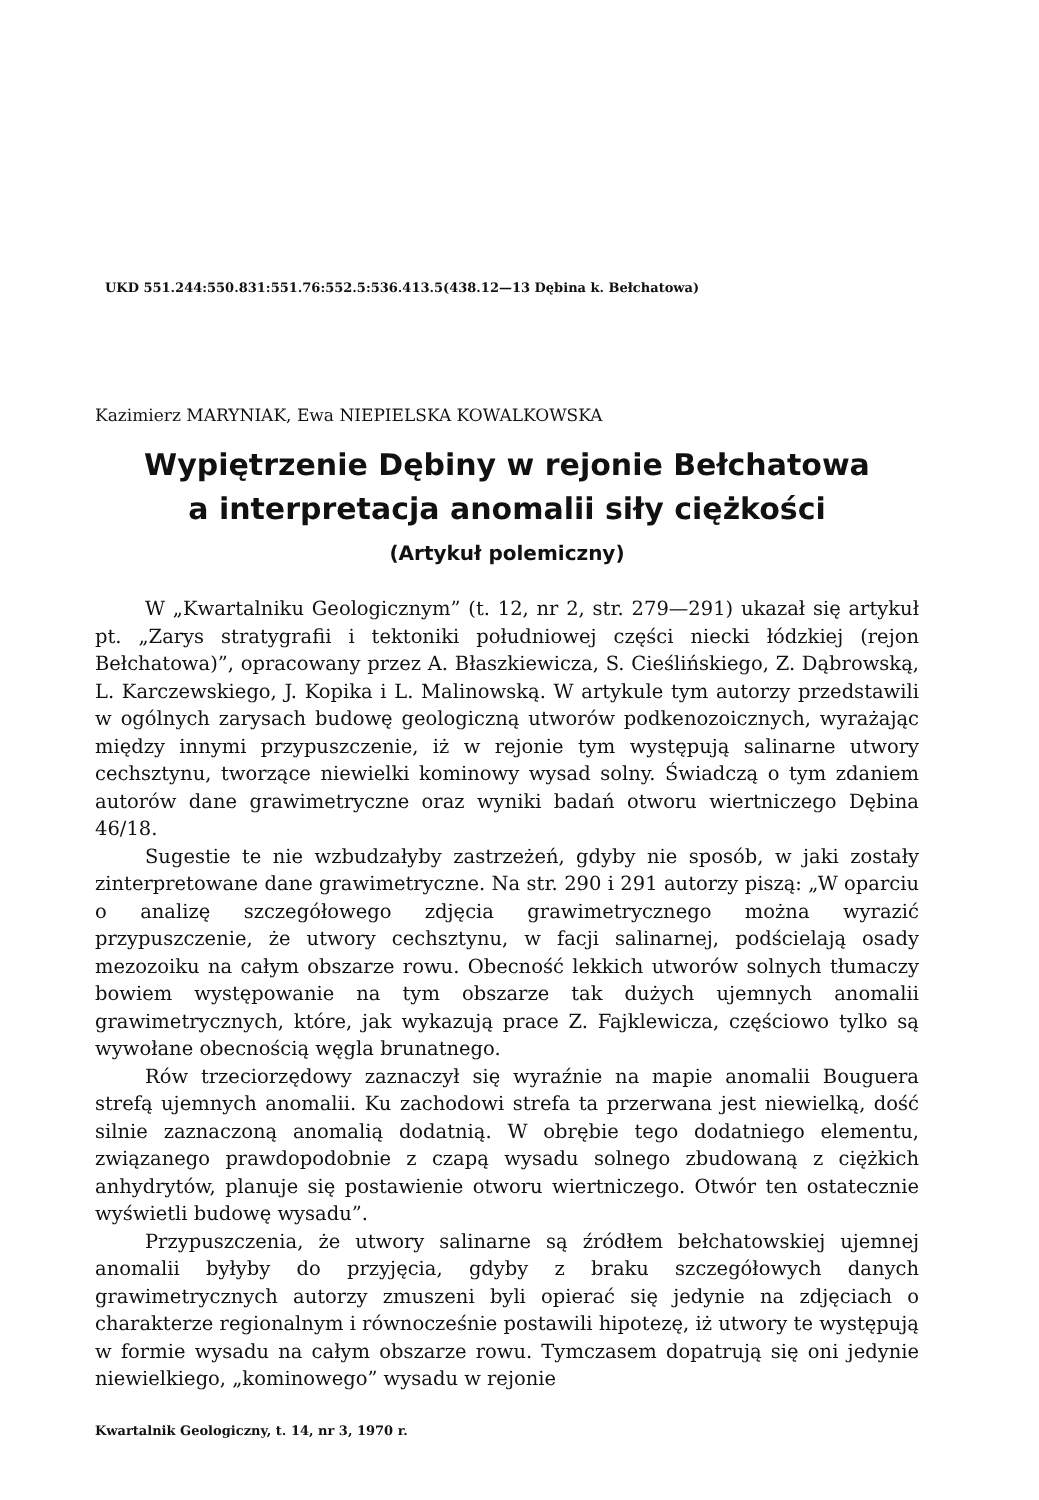UKD 551.244:550.831:551.76:552.5:536.413.5(438.12—13 Dębina k. Bełchatowa)
Kazimierz MARYNIAK, Ewa NIEPIELSKA KOWALKOWSKA
Wypiętrzenie Dębiny w rejonie Bełchatowa
a interpretacja anomalii siły ciężkości
(Artykuł polemiczny)
W „Kwartalniku Geologicznym” (t. 12, nr 2, str. 279—291) ukazał się artykuł pt. „Zarys stratygrafii i tektoniki południowej części niecki łódzkiej (rejon Bełchatowa)”, opracowany przez A. Błaszkiewicza, S. Cieślińskiego, Z. Dąbrowską, L. Karczewskiego, J. Kopika i L. Malinowską. W artykule tym autorzy przedstawili w ogólnych zarysach budowę geologiczną utworów podkenozoicznych, wyrażając między innymi przypuszczenie, iż w rejonie tym występują salinarne utwory cechsztynu, tworzące niewielki kominowy wysad solny. Świadczą o tym zdaniem autorów dane grawimetryczne oraz wyniki badań otworu wiertniczego Dębina 46/18.
Sugestie te nie wzbudzałyby zastrzeżeń, gdyby nie sposób, w jaki zostały zinterpretowane dane grawimetryczne. Na str. 290 i 291 autorzy piszą: „W oparciu o analizę szczegółowego zdjęcia grawimetrycznego można wyrazić przypuszczenie, że utwory cechsztynu, w facji salinarnej, podścielają osady mezozoiku na całym obszarze rowu. Obecność lekkich utworów solnych tłumaczy bowiem występowanie na tym obszarze tak dużych ujemnych anomalii grawimetrycznych, które, jak wykazują prace Z. Fajklewicza, częściowo tylko są wywołane obecnością węgla brunatnego.
Rów trzeciorzędowy zaznaczył się wyraźnie na mapie anomalii Bouguera strefą ujemnych anomalii. Ku zachodowi strefa ta przerwana jest niewielką, dość silnie zaznaczoną anomalią dodatnią. W obrębie tego dodatniego elementu, związanego prawdopodobnie z czapą wysadu solnego zbudowaną z ciężkich anhydrytów, planuje się postawienie otworu wiertniczego. Otwór ten ostatecznie wyświetli budowę wysadu”.
Przypuszczenia, że utwory salinarne są źródłem bełchatowskiej ujemnej anomalii byłyby do przyjęcia, gdyby z braku szczegółowych danych grawimetrycznych autorzy zmuszeni byli opierać się jedynie na zdjęciach o charakterze regionalnym i równocześnie postawili hipotezę, iż utwory te występują w formie wysadu na całym obszarze rowu. Tymczasem dopatrują się oni jedynie niewielkiego, „kominowego” wysadu w rejonie
Kwartalnik Geologiczny, t. 14, nr 3, 1970 r.